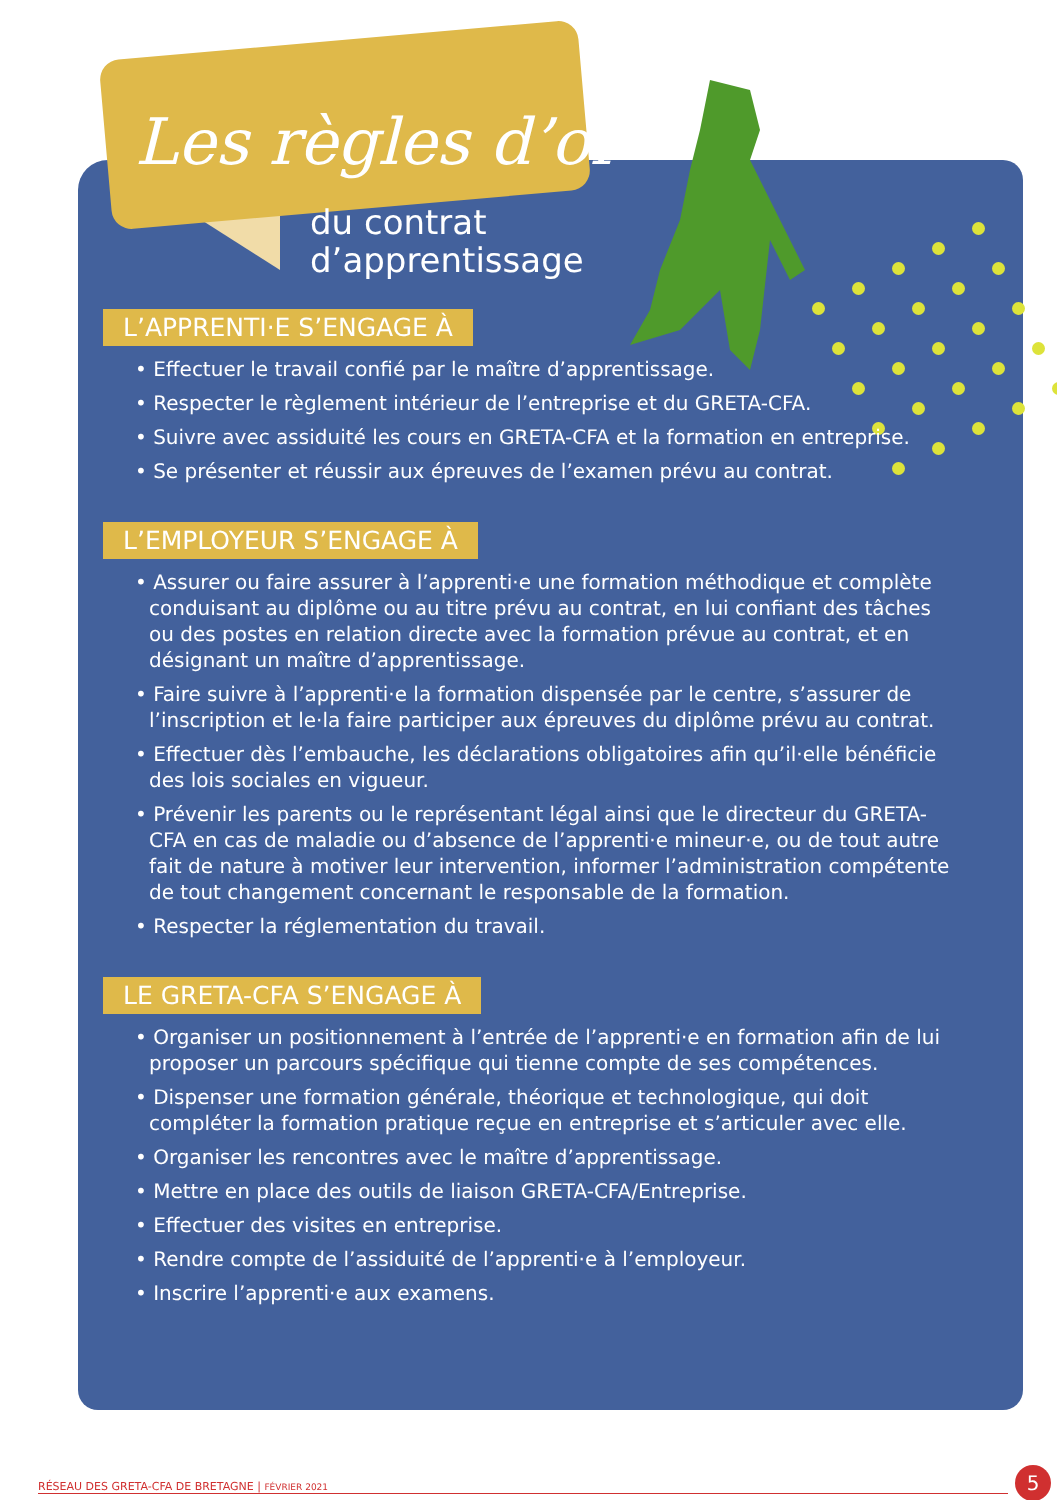Les règles d’or
du contrat
d’apprentissage
L’APPRENTI·E S’ENGAGE À
• Effectuer le travail confié par le maître d’apprentissage.
• Respecter le règlement intérieur de l’entreprise et du GRETA-CFA.
• Suivre avec assiduité les cours en GRETA-CFA et la formation en entreprise.
• Se présenter et réussir aux épreuves de l’examen prévu au contrat.
L’EMPLOYEUR S’ENGAGE À
• Assurer ou faire assurer à l’apprenti·e une formation méthodique et complète conduisant au diplôme ou au titre prévu au contrat, en lui confiant des tâches ou des postes en relation directe avec la formation prévue au contrat, et en désignant un maître d’apprentissage.
• Faire suivre à l’apprenti·e la formation dispensée par le centre, s’assurer de l’inscription et le·la faire participer aux épreuves du diplôme prévu au contrat.
• Effectuer dès l’embauche, les déclarations obligatoires afin qu’il·elle bénéficie des lois sociales en vigueur.
• Prévenir les parents ou le représentant légal ainsi que le directeur du GRETA-CFA en cas de maladie ou d’absence de l’apprenti·e mineur·e, ou de tout autre fait de nature à motiver leur intervention, informer l’administration compétente de tout changement concernant le responsable de la formation.
• Respecter la réglementation du travail.
LE GRETA-CFA S’ENGAGE À
• Organiser un positionnement à l’entrée de l’apprenti·e en formation afin de lui proposer un parcours spécifique qui tienne compte de ses compétences.
• Dispenser une formation générale, théorique et technologique, qui doit compléter la formation pratique reçue en entreprise et s’articuler avec elle.
• Organiser les rencontres avec le maître d’apprentissage.
• Mettre en place des outils de liaison GRETA-CFA/Entreprise.
• Effectuer des visites en entreprise.
• Rendre compte de l’assiduité de l’apprenti·e à l’employeur.
• Inscrire l’apprenti·e aux examens.
RÉSEAU DES GRETA-CFA DE BRETAGNE | FÉVRIER 2021 5